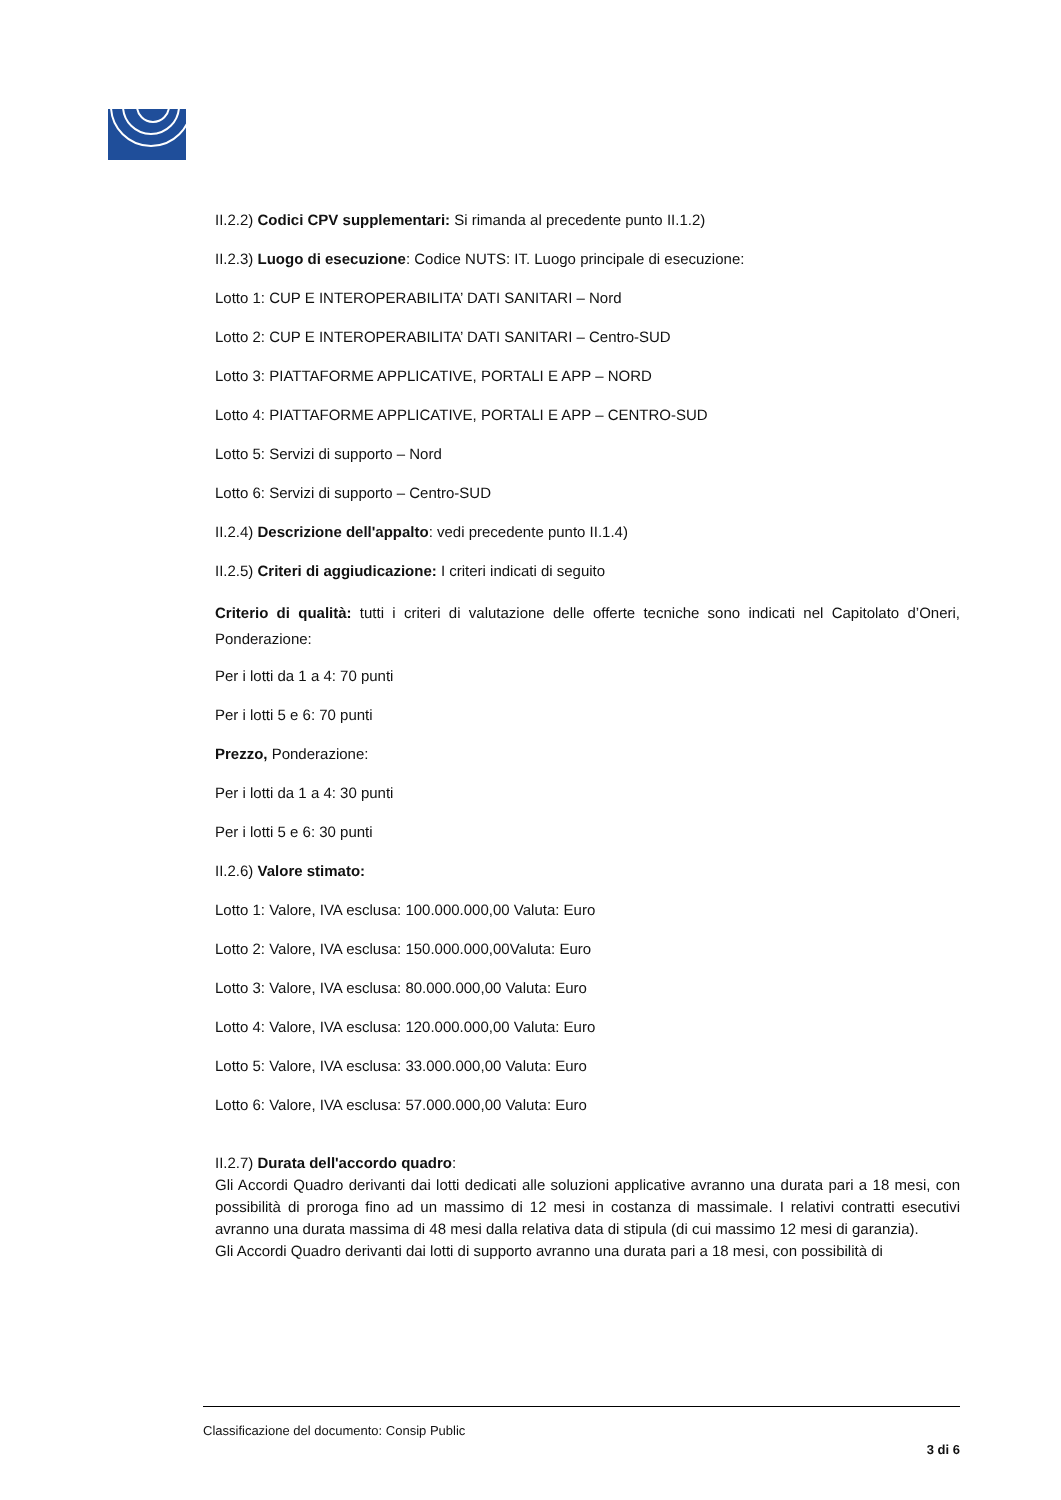II.2.2) Codici CPV supplementari: Si rimanda al precedente punto II.1.2)
II.2.3) Luogo di esecuzione: Codice NUTS: IT. Luogo principale di esecuzione:
Lotto 1: CUP E INTEROPERABILITA’ DATI SANITARI – Nord
Lotto 2: CUP E INTEROPERABILITA’ DATI SANITARI – Centro-SUD
Lotto 3: PIATTAFORME APPLICATIVE, PORTALI E APP – NORD
Lotto 4: PIATTAFORME APPLICATIVE, PORTALI E APP – CENTRO-SUD
Lotto 5: Servizi di supporto – Nord
Lotto 6: Servizi di supporto – Centro-SUD
II.2.4) Descrizione dell'appalto: vedi precedente punto II.1.4)
II.2.5) Criteri di aggiudicazione: I criteri indicati di seguito
Criterio di qualità: tutti i criteri di valutazione delle offerte tecniche sono indicati nel Capitolato d’Oneri, Ponderazione:
Per i lotti da 1 a 4: 70 punti
Per i lotti 5 e 6: 70 punti
Prezzo, Ponderazione:
Per i lotti da 1 a 4: 30 punti
Per i lotti 5 e 6: 30 punti
II.2.6) Valore stimato:
Lotto 1: Valore, IVA esclusa: 100.000.000,00 Valuta: Euro
Lotto 2: Valore, IVA esclusa: 150.000.000,00Valuta: Euro
Lotto 3: Valore, IVA esclusa: 80.000.000,00 Valuta: Euro
Lotto 4: Valore, IVA esclusa: 120.000.000,00 Valuta: Euro
Lotto 5: Valore, IVA esclusa: 33.000.000,00 Valuta: Euro
Lotto 6: Valore, IVA esclusa: 57.000.000,00 Valuta: Euro
II.2.7) Durata dell'accordo quadro:
Gli Accordi Quadro derivanti dai lotti dedicati alle soluzioni applicative avranno una durata pari a 18 mesi, con possibilità di proroga fino ad un massimo di 12 mesi in costanza di massimale. I relativi contratti esecutivi avranno una durata massima di 48 mesi dalla relativa data di stipula (di cui massimo 12 mesi di garanzia).
Gli Accordi Quadro derivanti dai lotti di supporto avranno una durata pari a 18 mesi, con possibilità di
Classificazione del documento: Consip Public
3 di 6